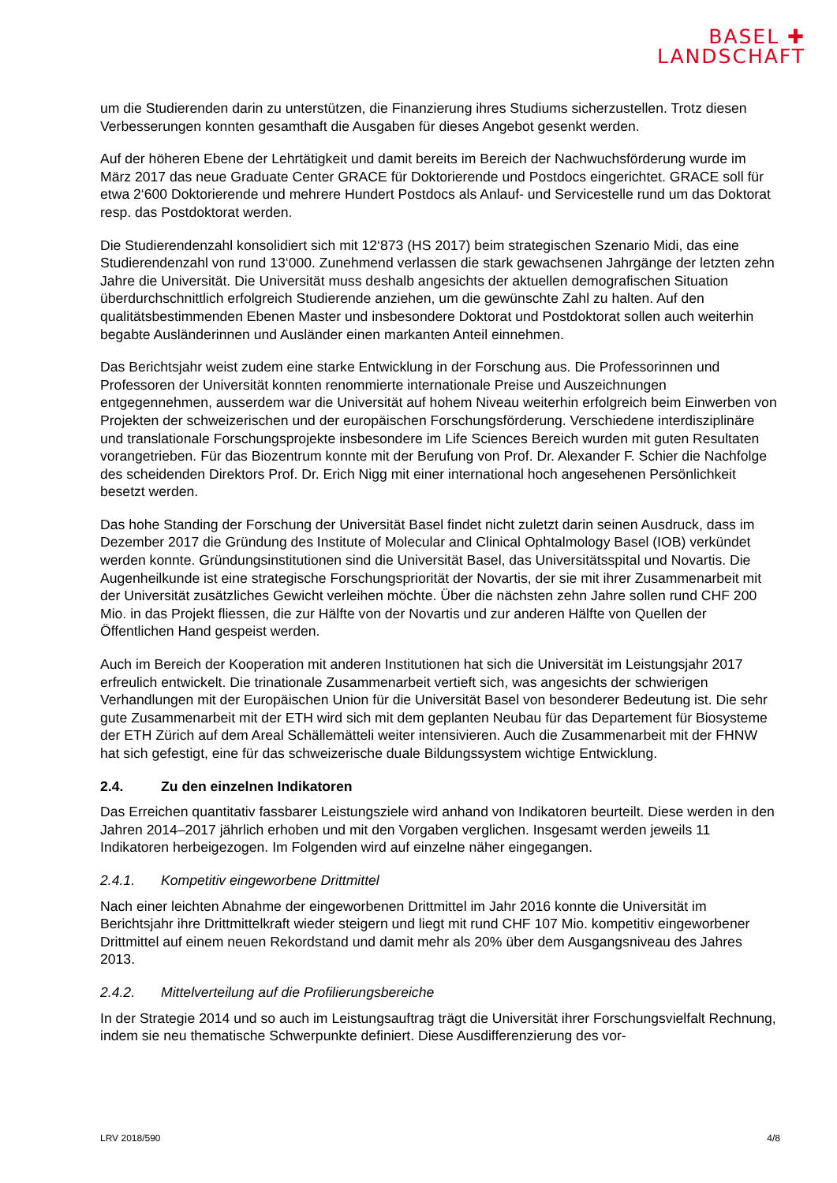BASEL ✚
LANDSCHAFT
um die Studierenden darin zu unterstützen, die Finanzierung ihres Studiums sicherzustellen. Trotz diesen Verbesserungen konnten gesamthaft die Ausgaben für dieses Angebot gesenkt werden.
Auf der höheren Ebene der Lehrtätigkeit und damit bereits im Bereich der Nachwuchsförderung wurde im März 2017 das neue Graduate Center GRACE für Doktorierende und Postdocs eingerichtet. GRACE soll für etwa 2‘600 Doktorierende und mehrere Hundert Postdocs als Anlauf- und Servicestelle rund um das Doktorat resp. das Postdoktorat werden.
Die Studierendenzahl konsolidiert sich mit 12‘873 (HS 2017) beim strategischen Szenario Midi, das eine Studierendenzahl von rund 13‘000. Zunehmend verlassen die stark gewachsenen Jahrgänge der letzten zehn Jahre die Universität. Die Universität muss deshalb angesichts der aktuellen demografischen Situation überdurchschnittlich erfolgreich Studierende anziehen, um die gewünschte Zahl zu halten. Auf den qualitätsbestimmenden Ebenen Master und insbesondere Doktorat und Postdoktorat sollen auch weiterhin begabte Ausländerinnen und Ausländer einen markanten Anteil einnehmen.
Das Berichtsjahr weist zudem eine starke Entwicklung in der Forschung aus. Die Professorinnen und Professoren der Universität konnten renommierte internationale Preise und Auszeichnungen entgegennehmen, ausserdem war die Universität auf hohem Niveau weiterhin erfolgreich beim Einwerben von Projekten der schweizerischen und der europäischen Forschungsförderung. Verschiedene interdisziplinäre und translationale Forschungsprojekte insbesondere im Life Sciences Bereich wurden mit guten Resultaten vorangetrieben. Für das Biozentrum konnte mit der Berufung von Prof. Dr. Alexander F. Schier die Nachfolge des scheidenden Direktors Prof. Dr. Erich Nigg mit einer international hoch angesehenen Persönlichkeit besetzt werden.
Das hohe Standing der Forschung der Universität Basel findet nicht zuletzt darin seinen Ausdruck, dass im Dezember 2017 die Gründung des Institute of Molecular and Clinical Ophtalmology Basel (IOB) verkündet werden konnte. Gründungsinstitutionen sind die Universität Basel, das Universitätsspital und Novartis. Die Augenheilkunde ist eine strategische Forschungspriorität der Novartis, der sie mit ihrer Zusammenarbeit mit der Universität zusätzliches Gewicht verleihen möchte. Über die nächsten zehn Jahre sollen rund CHF 200 Mio. in das Projekt fliessen, die zur Hälfte von der Novartis und zur anderen Hälfte von Quellen der Öffentlichen Hand gespeist werden.
Auch im Bereich der Kooperation mit anderen Institutionen hat sich die Universität im Leistungsjahr 2017 erfreulich entwickelt. Die trinationale Zusammenarbeit vertieft sich, was angesichts der schwierigen Verhandlungen mit der Europäischen Union für die Universität Basel von besonderer Bedeutung ist. Die sehr gute Zusammenarbeit mit der ETH wird sich mit dem geplanten Neubau für das Departement für Biosysteme der ETH Zürich auf dem Areal Schällemätteli weiter intensivieren. Auch die Zusammenarbeit mit der FHNW hat sich gefestigt, eine für das schweizerische duale Bildungssystem wichtige Entwicklung.
2.4. Zu den einzelnen Indikatoren
Das Erreichen quantitativ fassbarer Leistungsziele wird anhand von Indikatoren beurteilt. Diese werden in den Jahren 2014–2017 jährlich erhoben und mit den Vorgaben verglichen. Insgesamt werden jeweils 11 Indikatoren herbeigezogen. Im Folgenden wird auf einzelne näher eingegangen.
2.4.1. Kompetitiv eingeworbene Drittmittel
Nach einer leichten Abnahme der eingeworbenen Drittmittel im Jahr 2016 konnte die Universität im Berichtsjahr ihre Drittmittelkraft wieder steigern und liegt mit rund CHF 107 Mio. kompetitiv eingeworbener Drittmittel auf einem neuen Rekordstand und damit mehr als 20% über dem Ausgangsniveau des Jahres 2013.
2.4.2. Mittelverteilung auf die Profilierungsbereiche
In der Strategie 2014 und so auch im Leistungsauftrag trägt die Universität ihrer Forschungsvielfalt Rechnung, indem sie neu thematische Schwerpunkte definiert. Diese Ausdifferenzierung des vor-
LRV 2018/590 4/8